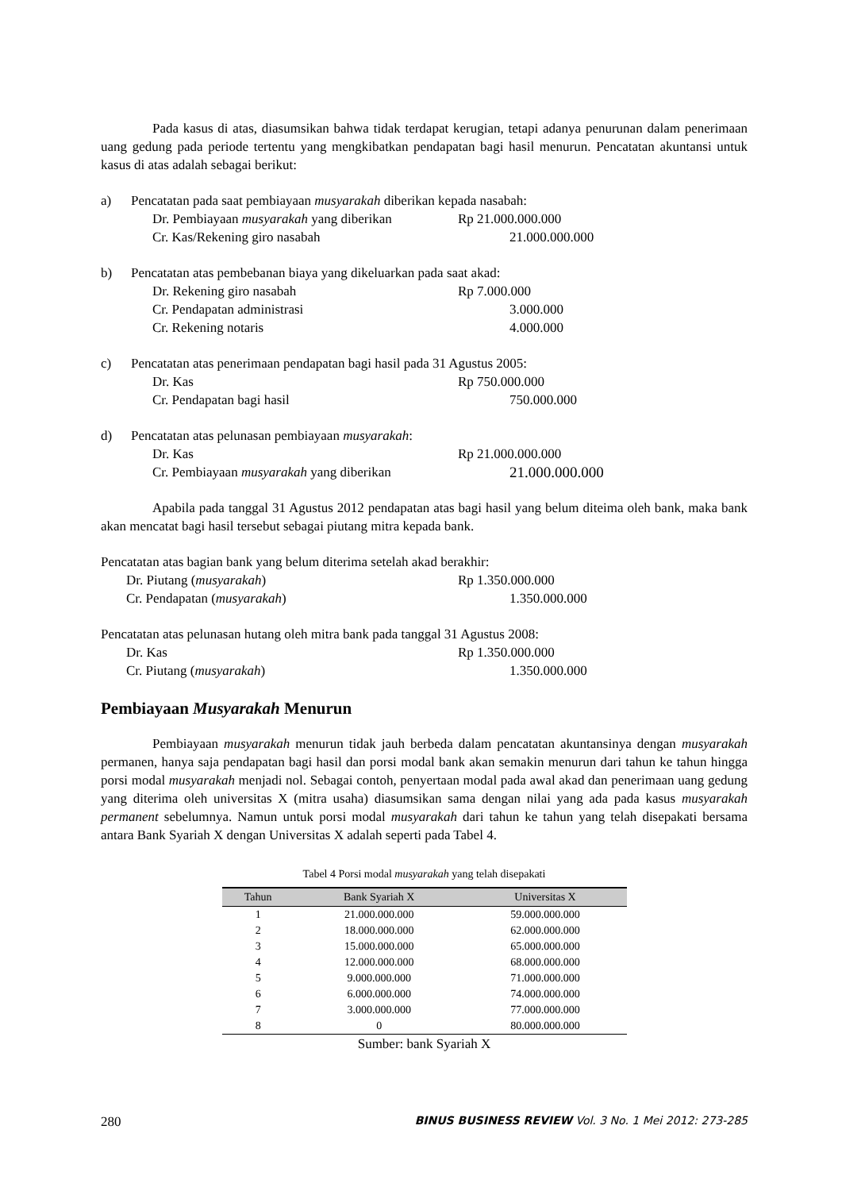Pada kasus di atas, diasumsikan bahwa tidak terdapat kerugian, tetapi adanya penurunan dalam penerimaan uang gedung pada periode tertentu yang mengkibatkan pendapatan bagi hasil menurun. Pencatatan akuntansi untuk kasus di atas adalah sebagai berikut:
a) Pencatatan pada saat pembiayaan musyarakah diberikan kepada nasabah:
Dr. Pembiayaan musyarakah yang diberikan Rp 21.000.000.000
Cr. Kas/Rekening giro nasabah 21.000.000.000
b) Pencatatan atas pembebanan biaya yang dikeluarkan pada saat akad:
Dr. Rekening giro nasabah Rp 7.000.000
Cr. Pendapatan administrasi 3.000.000
Cr. Rekening notaris 4.000.000
c) Pencatatan atas penerimaan pendapatan bagi hasil pada 31 Agustus 2005:
Dr. Kas Rp 750.000.000
Cr. Pendapatan bagi hasil 750.000.000
d) Pencatatan atas pelunasan pembiayaan musyarakah:
Dr. Kas Rp 21.000.000.000
Cr. Pembiayaan musyarakah yang diberikan 21.000.000.000
Apabila pada tanggal 31 Agustus 2012 pendapatan atas bagi hasil yang belum diteima oleh bank, maka bank akan mencatat bagi hasil tersebut sebagai piutang mitra kepada bank.
Pencatatan atas bagian bank yang belum diterima setelah akad berakhir:
Dr. Piutang (musyarakah) Rp 1.350.000.000
Cr. Pendapatan (musyarakah) 1.350.000.000
Pencatatan atas pelunasan hutang oleh mitra bank pada tanggal 31 Agustus 2008:
Dr. Kas Rp 1.350.000.000
Cr. Piutang (musyarakah) 1.350.000.000
Pembiayaan Musyarakah Menurun
Pembiayaan musyarakah menurun tidak jauh berbeda dalam pencatatan akuntansinya dengan musyarakah permanen, hanya saja pendapatan bagi hasil dan porsi modal bank akan semakin menurun dari tahun ke tahun hingga porsi modal musyarakah menjadi nol. Sebagai contoh, penyertaan modal pada awal akad dan penerimaan uang gedung yang diterima oleh universitas X (mitra usaha) diasumsikan sama dengan nilai yang ada pada kasus musyarakah permanent sebelumnya. Namun untuk porsi modal musyarakah dari tahun ke tahun yang telah disepakati bersama antara Bank Syariah X dengan Universitas X adalah seperti pada Tabel 4.
Tabel 4 Porsi modal musyarakah yang telah disepakati
| Tahun | Bank Syariah X | Universitas X |
| --- | --- | --- |
| 1 | 21.000.000.000 | 59.000.000.000 |
| 2 | 18.000.000.000 | 62.000.000.000 |
| 3 | 15.000.000.000 | 65.000.000.000 |
| 4 | 12.000.000.000 | 68.000.000.000 |
| 5 | 9.000.000.000 | 71.000.000.000 |
| 6 | 6.000.000.000 | 74.000.000.000 |
| 7 | 3.000.000.000 | 77.000.000.000 |
| 8 | 0 | 80.000.000.000 |
Sumber: bank Syariah X
280 BINUS BUSINESS REVIEW Vol. 3 No. 1 Mei 2012: 273-285